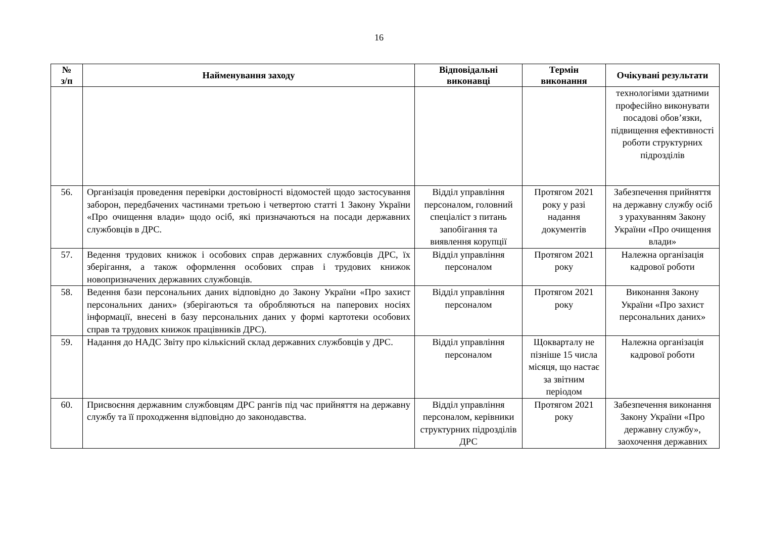16
| № з/п | Найменування заходу | Відповідальні виконавці | Термін виконання | Очікувані результати |
| --- | --- | --- | --- | --- |
| | | | | технологіями здатними професійно виконувати посадові обов’язки, підвищення ефективності роботи структурних підрозділів |
| 56. | Організація проведення перевірки достовірності відомостей щодо застосування заборон, передбачених частинами третьою і четвертою статті 1 Закону України «Про очищення влади» щодо осіб, які призначаються на посади державних службовців в ДРС. | Відділ управління персоналом, головний спеціаліст з питань запобігання та виявлення корупції | Протягом 2021 року у разі надання документів | Забезпечення прийняття на державну службу осіб з урахуванням Закону України «Про очищення влади» |
| 57. | Ведення трудових книжок і особових справ державних службовців ДРС, їх зберігання, а також оформлення особових справ і трудових книжок новопризначених державних службовців. | Відділ управління персоналом | Протягом 2021 року | Належна організація кадрової роботи |
| 58. | Ведення бази персональних даних відповідно до Закону України «Про захист персональних даних» (зберігаються та обробляються на паперових носіях інформації, внесені в базу персональних даних у формі картотеки особових справ та трудових книжок працівників ДРС). | Відділ управління персоналом | Протягом 2021 року | Виконання Закону України «Про захист персональних даних» |
| 59. | Надання до НАДС Звіту про кількісний склад державних службовців у ДРС. | Відділ управління персоналом | Щокварталу не пізніше 15 числа місяця, що настає за звітним періодом | Належна організація кадрової роботи |
| 60. | Присвоєння державним службовцям ДРС рангів під час прийняття на державну службу та її проходження відповідно до законодавства. | Відділ управління персоналом, керівники структурних підрозділів ДРС | Протягом 2021 року | Забезпечення виконання Закону України «Про державну службу», заохочення державних |